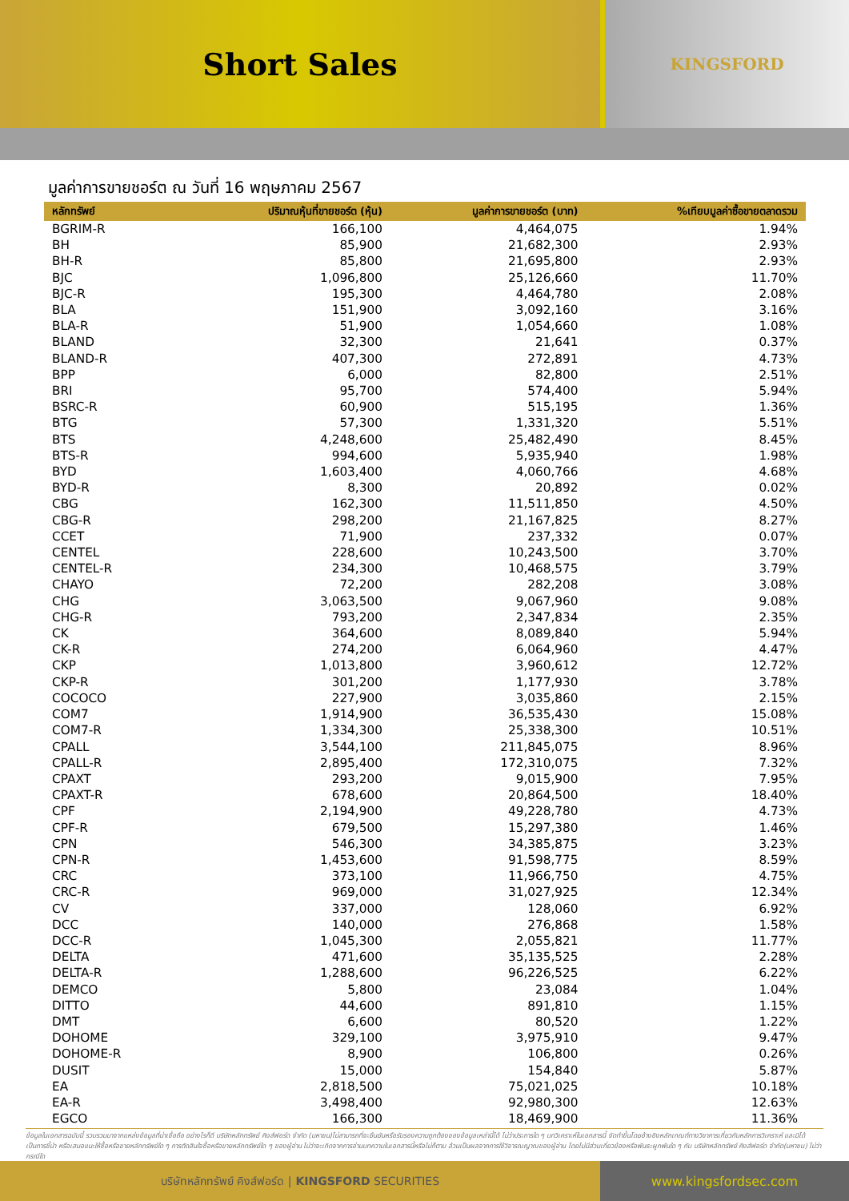Short Sales
KINGSFORD
มูลค่าการขายชอร์ต ณ วันที่ 16 พฤษภาคม 2567
| หลักทรัพย์ | ปริมาณหุ้นที่ขายชอร์ต (หุ้น) | มูลค่าการขายชอร์ต (บาท) | %เทียบมูลค่าซื้อขายตลาดรวม |
| --- | --- | --- | --- |
| BGRIM-R | 166,100 | 4,464,075 | 1.94% |
| BH | 85,900 | 21,682,300 | 2.93% |
| BH-R | 85,800 | 21,695,800 | 2.93% |
| BJC | 1,096,800 | 25,126,660 | 11.70% |
| BJC-R | 195,300 | 4,464,780 | 2.08% |
| BLA | 151,900 | 3,092,160 | 3.16% |
| BLA-R | 51,900 | 1,054,660 | 1.08% |
| BLAND | 32,300 | 21,641 | 0.37% |
| BLAND-R | 407,300 | 272,891 | 4.73% |
| BPP | 6,000 | 82,800 | 2.51% |
| BRI | 95,700 | 574,400 | 5.94% |
| BSRC-R | 60,900 | 515,195 | 1.36% |
| BTG | 57,300 | 1,331,320 | 5.51% |
| BTS | 4,248,600 | 25,482,490 | 8.45% |
| BTS-R | 994,600 | 5,935,940 | 1.98% |
| BYD | 1,603,400 | 4,060,766 | 4.68% |
| BYD-R | 8,300 | 20,892 | 0.02% |
| CBG | 162,300 | 11,511,850 | 4.50% |
| CBG-R | 298,200 | 21,167,825 | 8.27% |
| CCET | 71,900 | 237,332 | 0.07% |
| CENTEL | 228,600 | 10,243,500 | 3.70% |
| CENTEL-R | 234,300 | 10,468,575 | 3.79% |
| CHAYO | 72,200 | 282,208 | 3.08% |
| CHG | 3,063,500 | 9,067,960 | 9.08% |
| CHG-R | 793,200 | 2,347,834 | 2.35% |
| CK | 364,600 | 8,089,840 | 5.94% |
| CK-R | 274,200 | 6,064,960 | 4.47% |
| CKP | 1,013,800 | 3,960,612 | 12.72% |
| CKP-R | 301,200 | 1,177,930 | 3.78% |
| COCOCO | 227,900 | 3,035,860 | 2.15% |
| COM7 | 1,914,900 | 36,535,430 | 15.08% |
| COM7-R | 1,334,300 | 25,338,300 | 10.51% |
| CPALL | 3,544,100 | 211,845,075 | 8.96% |
| CPALL-R | 2,895,400 | 172,310,075 | 7.32% |
| CPAXT | 293,200 | 9,015,900 | 7.95% |
| CPAXT-R | 678,600 | 20,864,500 | 18.40% |
| CPF | 2,194,900 | 49,228,780 | 4.73% |
| CPF-R | 679,500 | 15,297,380 | 1.46% |
| CPN | 546,300 | 34,385,875 | 3.23% |
| CPN-R | 1,453,600 | 91,598,775 | 8.59% |
| CRC | 373,100 | 11,966,750 | 4.75% |
| CRC-R | 969,000 | 31,027,925 | 12.34% |
| CV | 337,000 | 128,060 | 6.92% |
| DCC | 140,000 | 276,868 | 1.58% |
| DCC-R | 1,045,300 | 2,055,821 | 11.77% |
| DELTA | 471,600 | 35,135,525 | 2.28% |
| DELTA-R | 1,288,600 | 96,226,525 | 6.22% |
| DEMCO | 5,800 | 23,084 | 1.04% |
| DITTO | 44,600 | 891,810 | 1.15% |
| DMT | 6,600 | 80,520 | 1.22% |
| DOHOME | 329,100 | 3,975,910 | 9.47% |
| DOHOME-R | 8,900 | 106,800 | 0.26% |
| DUSIT | 15,000 | 154,840 | 5.87% |
| EA | 2,818,500 | 75,021,025 | 10.18% |
| EA-R | 3,498,400 | 92,980,300 | 12.63% |
| EGCO | 166,300 | 18,469,900 | 11.36% |
ข้อมูลในเอกสารฉบับนี้ รวบรวมมาจากแหล่งข้อมูลที่น่าเชื่อถือ อย่างไรก็ดี บริษัทหลักทรัพย์ คิงส์ฟอร์ด จำกัด (มหาชน)ไม่สามารถที่จะยืนยันหรือรับรองความถูกต้องของข้อมูลเหล่านี้ได้ ไม่ว่าประการใด ๆ บทวิเคราะห์ในเอกสารนี้ จัดทำขึ้นโดยอ้างอิงหลักเกณฑ์ทางวิชาการเกี่ยวกับหลักการวิเคราะห์ และมิได้เป็นการชี้นำ หรือเสนอแนะให้ซื้อหรือขายหลักทรัพย์ใด ๆ การตัดสินใจซื้อหรือขายหลักทรัพย์ใด ๆ ของผู้อ่าน ไม่ว่าจะเกิดจากการอ่านบทความในเอกสารนี้หรือไม่ก็ตาม ล้วนเป็นผลจากการใช้วิจารณญาณของผู้อ่าน โดยไม่มีส่วนเกี่ยวข้องหรือพันธะผูกพันใด ๆ กับ บริษัทหลักทรัพย์ คิงส์ฟอร์ด จำกัด(มหาชน) ไม่ว่ากรณีใด
บริษัทหลักทรัพย์ คิงส์ฟอร์ด | KINGSFORD SECURITIES
www.kingsfordsec.com